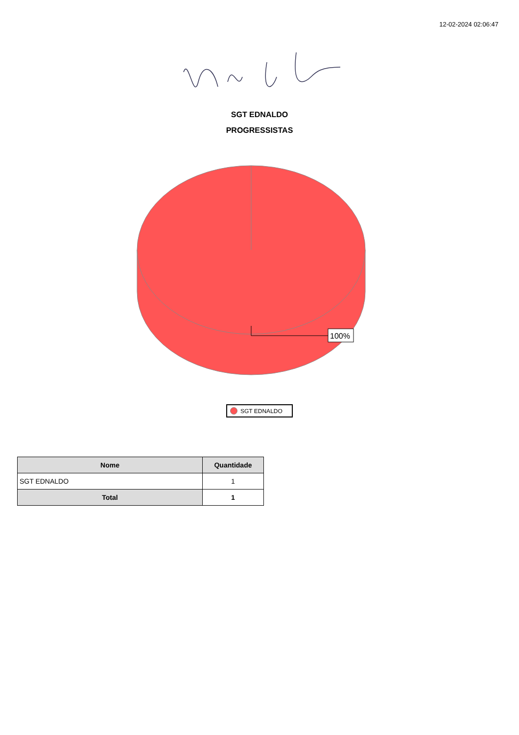12-02-2024 02:06:47
SGT EDNALDO
PROGRESSISTAS
100%
SGT EDNALDO
| Nome | Quantidade |
| --- | --- |
| SGT EDNALDO | 1 |
| Total | 1 |